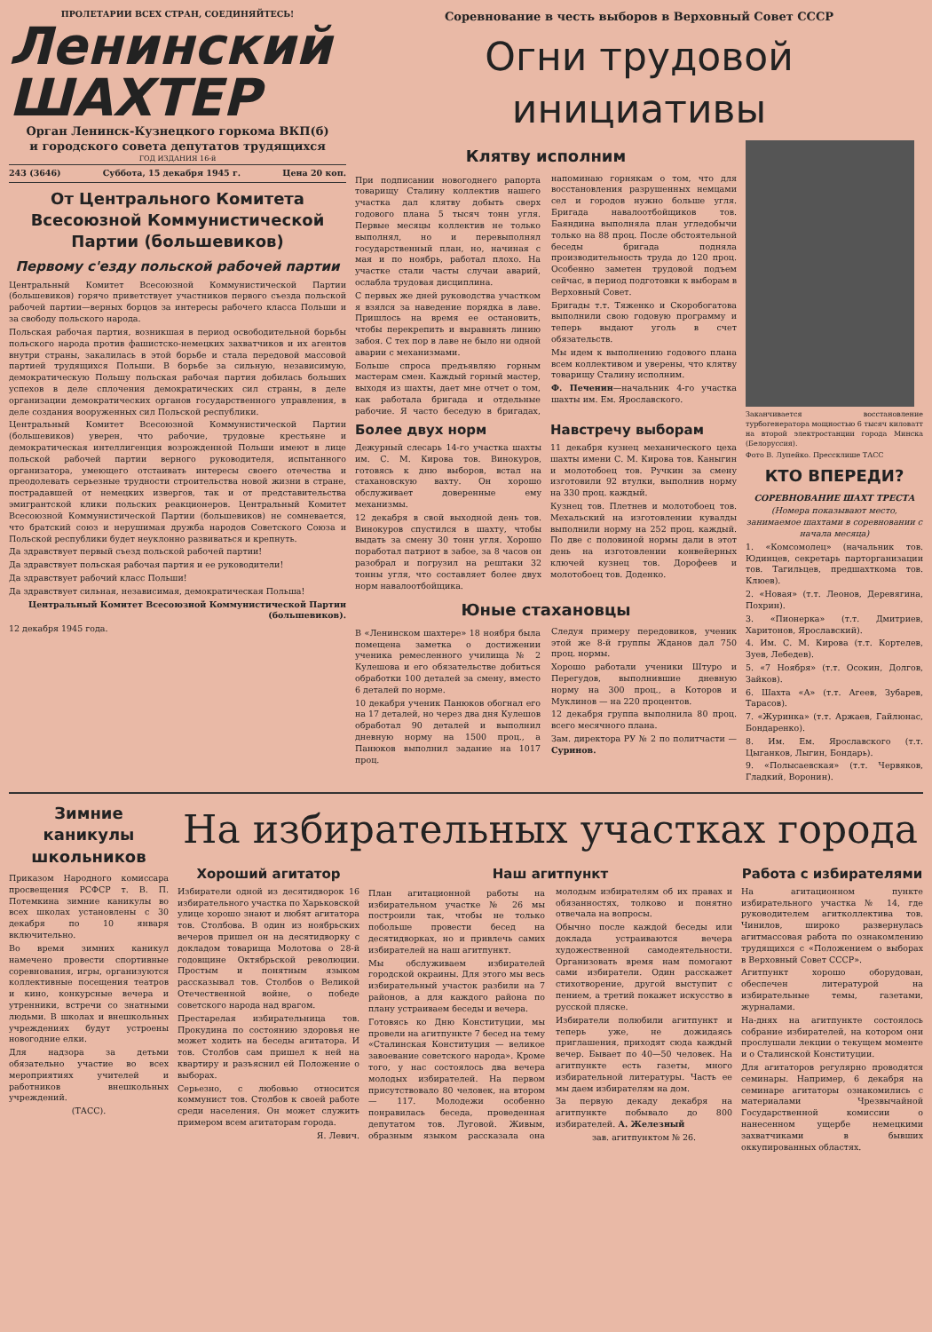ПРОЛЕТАРИИ ВСЕХ СТРАН, СОЕДИНЯЙТЕСЬ!
Ленинский
ШАХТЕР
Орган Ленинск-Кузнецкого горкома ВКП(б)
и городского совета депутатов трудящихся
ГОД ИЗДАНИЯ 16-й
243 (3646) Суббота, 15 декабря 1945 г. Цена 20 коп.
От Центрального Комитета Всесоюзной Коммунистической Партии (большевиков)
Первому с'езду польской рабочей партии
Центральный Комитет Всесоюзной Коммунистической Партии (большевиков) горячо приветствует участников первого съезда польской рабочей партии—верных борцов за интересы рабочего класса Польши и за свободу польского народа.
Польская рабочая партия, возникшая в период освободительной борьбы польского народа против фашистско-немецких захватчиков и их агентов внутри страны, закалилась в этой борьбе и стала передовой массовой партией трудящихся Польши. В борьбе за сильную, независимую, демократическую Польшу польская рабочая партия добилась больших успехов в деле сплочения демократических сил страны, в деле организации демократических органов государственного управления, в деле создания вооруженных сил Польской республики.
Центральный Комитет Всесоюзной Коммунистической Партии (большевиков) уверен, что рабочие, трудовые крестьяне и демократическая интеллигенция возрожденной Польши имеют в лице польской рабочей партии верного руководителя, испытанного организатора, умеющего отстаивать интересы своего отечества и преодолевать серьезные трудности строительства новой жизни в стране, пострадавшей от немецких извергов, так и от представительства эмигрантской клики польских реакционеров. Центральный Комитет Всесоюзной Коммунистической Партии (большевиков) не сомневается, что братский союз и нерушимая дружба народов Советского Союза и Польской республики будет неуклонно развиваться и крепнуть.
Да здравствует первый съезд польской рабочей партии!
Да здравствует польская рабочая партия и ее руководители!
Да здравствует рабочий класс Польши!
Да здравствует сильная, независимая, демократическая Польша!
Центральный Комитет Всесоюзной Коммунистической Партии (большевиков).
12 декабря 1945 года.
Соревнование в честь выборов в Верховный Совет СССР
Огни трудовой инициативы
Клятву исполним
При подписании новогоднего рапорта товарищу Сталину коллектив нашего участка дал клятву добыть сверх годового плана 5 тысяч тонн угля. Первые месяцы коллектив не только выполнял, но и перевыполнял государственный план, но, начиная с мая и по ноябрь, работал плохо. На участке стали часты случаи аварий, ослабла трудовая дисциплина.
С первых же дней руководства участком я взялся за наведение порядка в лаве. Пришлось на время ее остановить, чтобы перекрепить и выравнять линию забоя. С тех пор в лаве не было ни одной аварии с механизмами.
Больше спроса предъявляю горным мастерам смен. Каждый горный мастер, выходя из шахты, дает мне отчет о том, как работала бригада и отдельные рабочие. Я часто беседую в бригадах, напоминаю горнякам о том, что для восстановления разрушенных немцами сел и городов нужно больше угля. Бригада навалоотбойщиков тов. Баяндина выполняла план угледобычи только на 88 проц. После обстоятельной беседы бригада подняла производительность труда до 120 проц. Особенно заметен трудовой подъем сейчас, в период подготовки к выборам в Верховный Совет.
Бригады т.т. Тяженко и Скоробогатова выполнили свою годовую программу и теперь выдают уголь в счет обязательств.
Мы идем к выполнению годового плана всем коллективом и уверены, что клятву товарищу Сталину исполним.
Ф. Печенин—начальник 4-го участка шахты им. Ем. Ярославского.
Более двух норм
Дежурный слесарь 14-го участка шахты им. С. М. Кирова тов. Винокуров, готовясь к дню выборов, встал на стахановскую вахту. Он хорошо обслуживает доверенные ему механизмы.
12 декабря в свой выходной день тов. Винокуров спустился в шахту, чтобы выдать за смену 30 тонн угля. Хорошо поработал патриот в забое, за 8 часов он разобрал и погрузил на рештаки 32 тонны угля, что составляет более двух норм навалоотбойщика.
Навстречу выборам
11 декабря кузнец механического цеха шахты имени С. М. Кирова тов. Каныгин и молотобоец тов. Ручкин за смену изготовили 92 втулки, выполнив норму на 330 проц. каждый.
Кузнец тов. Плетнев и молотобоец тов. Мехальский на изготовлении кувалды выполнили норму на 252 проц. каждый. По две с половиной нормы дали в этот день на изготовлении конвейерных ключей кузнец тов. Дорофеев и молотобоец тов. Доденко.
Юные стахановцы
В «Ленинском шахтере» 18 ноября была помещена заметка о достижении ученика ремесленного училища № 2 Кулешова и его обязательстве добиться обработки 100 деталей за смену, вместо 6 деталей по норме.
10 декабря ученик Панюков обогнал его на 17 деталей, но через два дня Кулешов обработал 90 деталей и выполнил дневную норму на 1500 проц., а Панюков выполнил задание на 1017 проц.
Следуя примеру передовиков, ученик этой же 8-й группы Жданов дал 750 проц. нормы.
Хорошо работали ученики Штуро и Перегудов, выполнившие дневную норму на 300 проц., а Которов и Муклинов — на 220 процентов.
12 декабря группа выполнила 80 проц. всего месячного плана.
Зам. директора РУ № 2 по политчасти — Суринов.
Заканчивается восстановление турбогенератора мощностью 6 тысяч киловатт на второй электростанции города Минска (Белоруссия).
Фото В. Лупейко. Прессклише ТАСС
КТО ВПЕРЕДИ?
СОРЕВНОВАНИЕ ШАХТ ТРЕСТА
(Номера показывают место, занимаемое шахтами в соревновании с начала месяца)
1. «Комсомолец» (начальник тов. Юдинцев, секретарь парторганизации тов. Тагильцев, предшахткома тов. Клюев).
2. «Новая» (т.т. Леонов, Деревягина, Похрин).
3. «Пионерка» (т.т. Дмитриев, Харитонов, Ярославский).
4. Им. С. М. Кирова (т.т. Кортелев, Зуев, Лебедев).
5. «7 Ноября» (т.т. Осокин, Долгов, Зайков).
6. Шахта «А» (т.т. Агеев, Зубарев, Тарасов).
7. «Журинка» (т.т. Аржаев, Гайлюнас, Бондаренко).
8. Им. Ем. Ярославского (т.т. Цыганков, Лыгин, Бондарь).
9. «Полысаевская» (т.т. Червяков, Гладкий, Воронин).
Зимние каникулы школьников
Приказом Народного комиссара просвещения РСФСР т. В. П. Потемкина зимние каникулы во всех школах установлены с 30 декабря по 10 января включительно.
Во время зимних каникул намечено провести спортивные соревнования, игры, организуются коллективные посещения театров и кино, конкурсные вечера и утренники, встречи со знатными людьми. В школах и внешкольных учреждениях будут устроены новогодние елки.
Для надзора за детьми обязательно участие во всех мероприятиях учителей и работников внешкольных учреждений.
(ТАСС).
На избирательных участках города
Хороший агитатор
Избиратели одной из десятидворок 16 избирательного участка по Харьковской улице хорошо знают и любят агитатора тов. Столбова. В один из ноябрьских вечеров пришел он на десятидворку с докладом товарища Молотова о 28-й годовщине Октябрьской революции. Простым и понятным языком рассказывал тов. Столбов о Великой Отечественной войне, о победе советского народа над врагом.
Престарелая избирательница тов. Прокудина по состоянию здоровья не может ходить на беседы агитатора. И тов. Столбов сам пришел к ней на квартиру и разъяснил ей Положение о выборах.
Серьезно, с любовью относится коммунист тов. Столбов к своей работе среди населения. Он может служить примером всем агитаторам города.
Я. Левич.
Наш агитпункт
План агитационной работы на избирательном участке № 26 мы построили так, чтобы не только побольше провести бесед на десятидворках, но и привлечь самих избирателей на наш агитпункт.
Мы обслуживаем избирателей городской окраины. Для этого мы весь избирательный участок разбили на 7 районов, а для каждого района по плану устраиваем беседы и вечера.
Готовясь ко Дню Конституции, мы провели на агитпункте 7 бесед на тему «Сталинская Конституция — великое завоевание советского народа». Кроме того, у нас состоялось два вечера молодых избирателей. На первом присутствовало 80 человек, на втором — 117. Молодежи особенно понравилась беседа, проведенная депутатом тов. Луговой. Живым, образным языком рассказала она молодым избирателям об их правах и обязанностях, толково и понятно отвечала на вопросы.
Обычно после каждой беседы или доклада устраиваются вечера художественной самодеятельности. Организовать время нам помогают сами избиратели. Один расскажет стихотворение, другой выступит с пением, а третий покажет искусство в русской пляске.
Избиратели полюбили агитпункт и теперь уже, не дожидаясь приглашения, приходят сюда каждый вечер. Бывает по 40—50 человек. На агитпункте есть газеты, много избирательной литературы. Часть ее мы даем избирателям на дом.
За первую декаду декабря на агитпункте побывало до 800 избирателей. А. Железный
зав. агитпунктом № 26.
Работа с избирателями
На агитационном пункте избирательного участка № 14, где руководителем агитколлектива тов. Чинилов, широко развернулась агитмассовая работа по ознакомлению трудящихся с «Положением о выборах в Верховный Совет СССР».
Агитпункт хорошо оборудован, обеспечен литературой на избирательные темы, газетами, журналами.
На-днях на агитпункте состоялось собрание избирателей, на котором они прослушали лекции о текущем моменте и о Сталинской Конституции.
Для агитаторов регулярно проводятся семинары. Например, 6 декабря на семинаре агитаторы ознакомились с материалами Чрезвычайной Государственной комиссии о нанесенном ущербе немецкими захватчиками в бывших оккупированных областях.